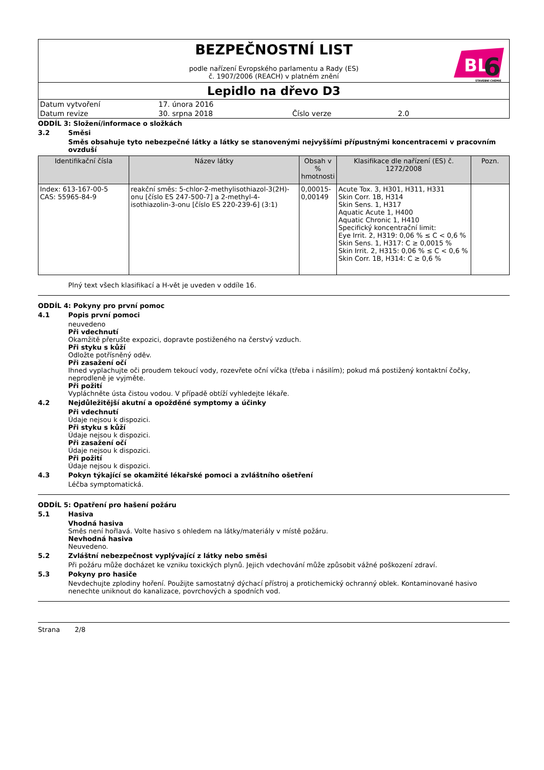BEZPEČNOSTNÍ LIST
podle nařízení Evropského parlamentu a Rady (ES)
č. 1907/2006 (REACH) v platném znění
BL
6
STAVEBNÍ CHEMIE
Lepidlo na dřevo D3
| Datum vytvoření | 17. února 2016 | | |
| Datum revize | 30. srpna 2018 | Číslo verze | 2.0 |
ODDÍL 3: Složení/informace o složkách
3.2 Směsi
Směs obsahuje tyto nebezpečné látky a látky se stanovenými nejvyššími přípustnými koncentracemi v pracovním ovzduší
| Identifikační čísla | Název látky | Obsah v % hmotnosti | Klasifikace dle nařízení (ES) č. 1272/2008 | Pozn. |
| --- | --- | --- | --- | --- |
| Index: 613-167-00-5 CAS: 55965-84-9 | reakční směs: 5-chlor-2-methylisothiazol-3(2H)-onu [číslo ES 247-500-7] a 2-methyl-4-isothiazolin-3-onu [číslo ES 220-239-6] (3:1) | 0,00015-0,00149 | Acute Tox. 3, H301, H311, H331 Skin Corr. 1B, H314 Skin Sens. 1, H317 Aquatic Acute 1, H400 Aquatic Chronic 1, H410 Specifický koncentrační limit: Eye Irrit. 2, H319: 0,06 % ≤ C < 0,6 % Skin Sens. 1, H317: C ≥ 0,0015 % Skin Irrit. 2, H315: 0,06 % ≤ C < 0,6 % Skin Corr. 1B, H314: C ≥ 0,6 % | |
Plný text všech klasifikací a H-vět je uveden v oddíle 16.
ODDÍL 4: Pokyny pro první pomoc
4.1 Popis první pomoci
neuvedeno
Při vdechnutí
Okamžitě přerušte expozici, dopravte postiženého na čerstvý vzduch.
Při styku s kůží
Odložte potřísněný oděv.
Při zasažení očí
Ihned vyplachujte oči proudem tekoucí vody, rozevřete oční víčka (třeba i násilím); pokud má postižený kontaktní čočky, neprodleně je vyjměte.
Při požití
Vypláchněte ústa čistou vodou. V případě obtíží vyhledejte lékaře.
4.2 Nejdůležitější akutní a opožděné symptomy a účinky
Při vdechnutí
Údaje nejsou k dispozici.
Při styku s kůží
Údaje nejsou k dispozici.
Při zasažení očí
Údaje nejsou k dispozici.
Při požití
Údaje nejsou k dispozici.
4.3 Pokyn týkající se okamžité lékařské pomoci a zvláštního ošetření
Léčba symptomatická.
ODDÍL 5: Opatření pro hašení požáru
5.1 Hasiva
Vhodná hasiva
Směs není hořlavá. Volte hasivo s ohledem na látky/materiály v místě požáru.
Nevhodná hasiva
Neuvedeno.
5.2 Zvláštní nebezpečnost vyplývající z látky nebo směsi
Při požáru může docházet ke vzniku toxických plynů. Jejich vdechování může způsobit vážné poškození zdraví.
5.3 Pokyny pro hasiče
Nevdechujte zplodiny hoření. Použijte samostatný dýchací přístroj a protichemický ochranný oblek. Kontaminované hasivo nenechte uniknout do kanalizace, povrchových a spodních vod.
Strana 2/8